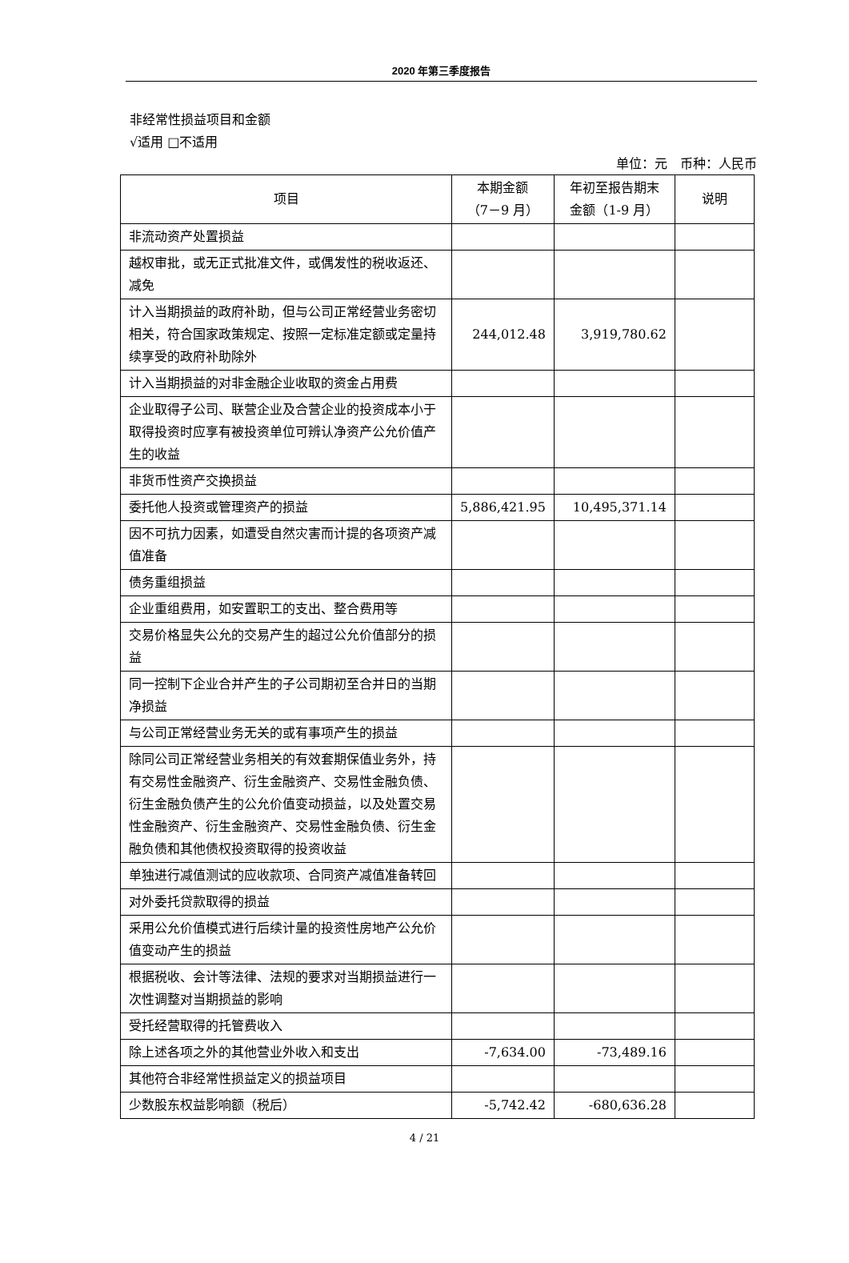2020 年第三季度报告
非经常性损益项目和金额
√适用 □不适用
单位：元　币种：人民币
| 项目 | 本期金额 （7－9 月） | 年初至报告期末 金额（1-9 月） | 说明 |
| --- | --- | --- | --- |
| 非流动资产处置损益 | | | |
| 越权审批，或无正式批准文件，或偶发性的税收返还、减免 | | | |
| 计入当期损益的政府补助，但与公司正常经营业务密切相关，符合国家政策规定、按照一定标准定额或定量持续享受的政府补助除外 | 244,012.48 | 3,919,780.62 | |
| 计入当期损益的对非金融企业收取的资金占用费 | | | |
| 企业取得子公司、联营企业及合营企业的投资成本小于取得投资时应享有被投资单位可辨认净资产公允价值产生的收益 | | | |
| 非货币性资产交换损益 | | | |
| 委托他人投资或管理资产的损益 | 5,886,421.95 | 10,495,371.14 | |
| 因不可抗力因素，如遭受自然灾害而计提的各项资产减值准备 | | | |
| 债务重组损益 | | | |
| 企业重组费用，如安置职工的支出、整合费用等 | | | |
| 交易价格显失公允的交易产生的超过公允价值部分的损益 | | | |
| 同一控制下企业合并产生的子公司期初至合并日的当期净损益 | | | |
| 与公司正常经营业务无关的或有事项产生的损益 | | | |
| 除同公司正常经营业务相关的有效套期保值业务外，持有交易性金融资产、衍生金融资产、交易性金融负债、衍生金融负债产生的公允价值变动损益，以及处置交易性金融资产、衍生金融资产、交易性金融负债、衍生金融负债和其他债权投资取得的投资收益 | | | |
| 单独进行减值测试的应收款项、合同资产减值准备转回 | | | |
| 对外委托贷款取得的损益 | | | |
| 采用公允价值模式进行后续计量的投资性房地产公允价值变动产生的损益 | | | |
| 根据税收、会计等法律、法规的要求对当期损益进行一次性调整对当期损益的影响 | | | |
| 受托经营取得的托管费收入 | | | |
| 除上述各项之外的其他营业外收入和支出 | -7,634.00 | -73,489.16 | |
| 其他符合非经常性损益定义的损益项目 | | | |
| 少数股东权益影响额（税后） | -5,742.42 | -680,636.28 | |
4 / 21